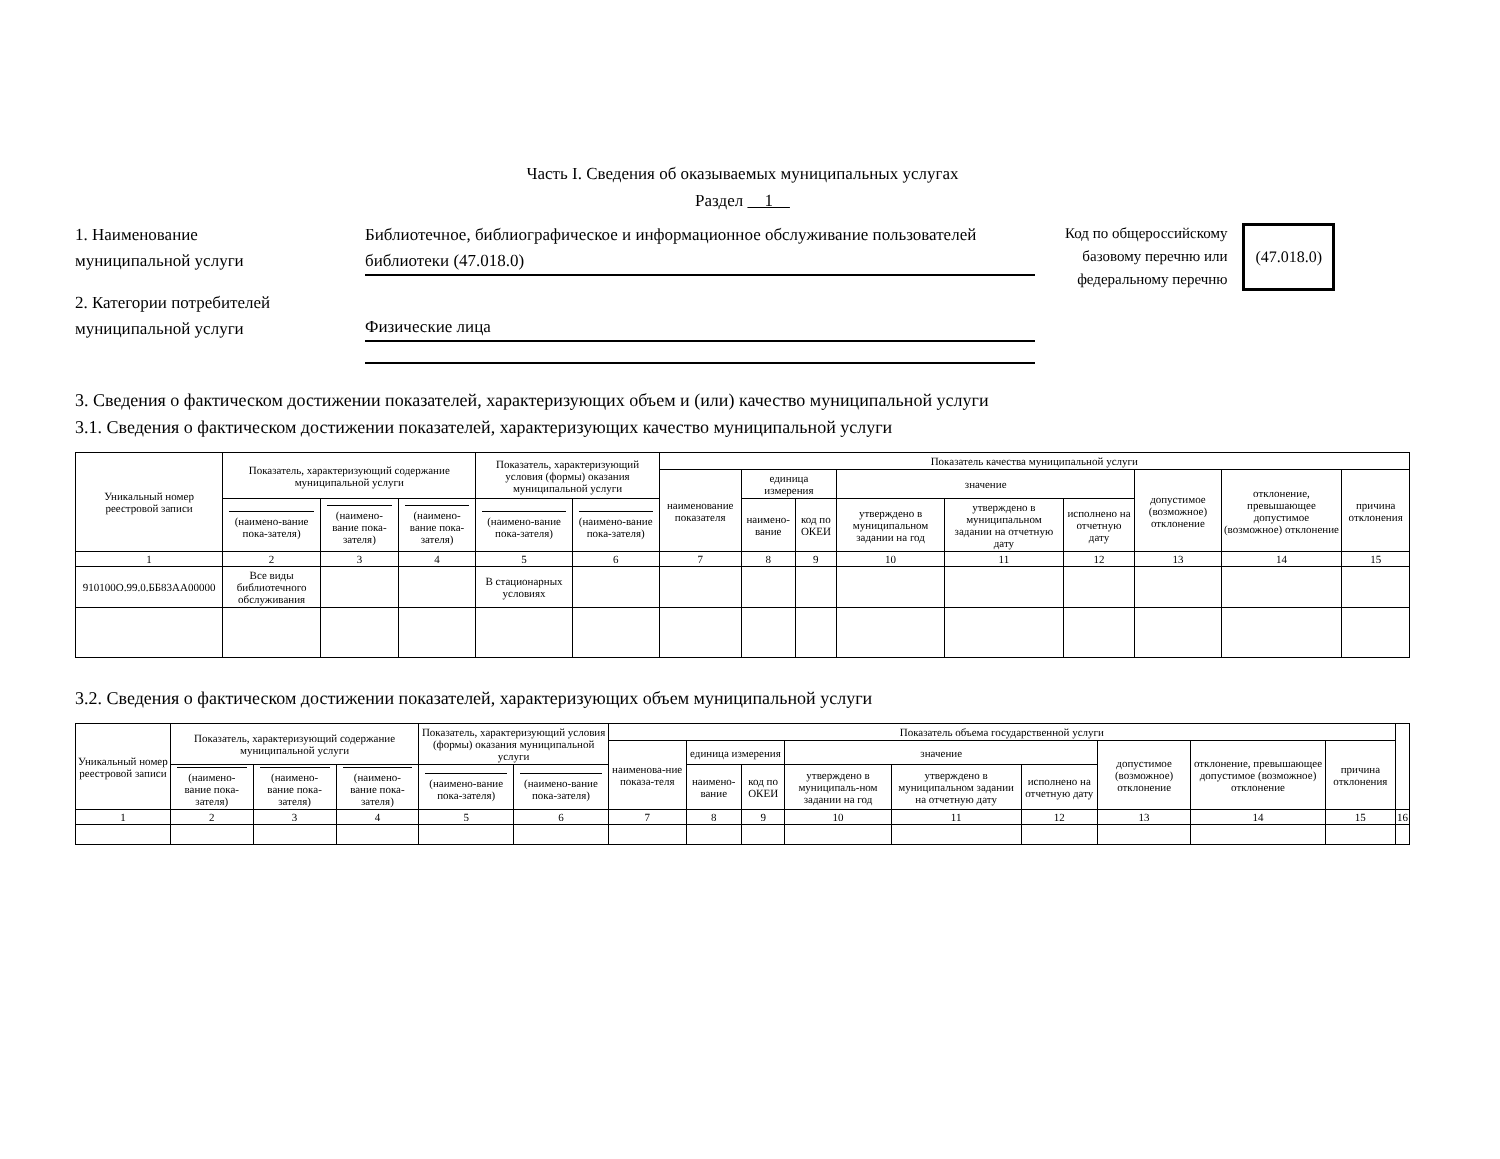Часть I. Сведения об оказываемых муниципальных услугах
Раздел 1
1. Наименование
муниципальной услуги
Библиотечное, библиографическое и информационное обслуживание пользователей библиотеки (47.018.0)
2. Категории потребителей
муниципальной услуги
Физические лица
Код по общероссийскому
базовому перечню или
федеральному перечню
(47.018.0)
3. Сведения о фактическом достижении показателей, характеризующих объем и (или) качество муниципальной услуги
3.1. Сведения о фактическом достижении показателей, характеризующих качество муниципальной услуги
| Уникальный номер реестровой записи | Показатель, характеризующий содержание муниципальной услуги | | | Показатель, характеризующий условия (формы) оказания муниципальной услуги | | Показатель качества муниципальной услуги | | | | | | | | |
| --- | --- | --- | --- | --- | --- | --- | --- | --- | --- | --- | --- | --- | --- | --- |
| | | | | | | наименование показателя | единица измерения | | значение | | | допустимое (возможное) отклонение | отклонение, превышающее допустимое (возможное) отклонение | причина отклонения |
| | (наимено-вание пока-зателя) | (наимено-вание пока-зателя) | (наимено-вание пока-зателя) | (наимено-вание пока-зателя) | (наимено-вание пока-зателя) | | наимено-вание | код по ОКЕИ | утверждено в муниципальном задании на год | утверждено в муниципальном задании на отчетную дату | исполнено на отчетную дату | | | |
| 1 | 2 | 3 | 4 | 5 | 6 | 7 | 8 | 9 | 10 | 11 | 12 | 13 | 14 | 15 |
| 910100О.99.0.ББ83АА00000 | Все виды библиотечного обслуживания | | | В стационарных условиях | | | | | | | | | | |
3.2. Сведения о фактическом достижении показателей, характеризующих объем муниципальной услуги
| Уникальный номер реестровой записи | Показатель, характеризующий содержание муниципальной услуги | | | Показатель, характеризующий условия (формы) оказания муниципальной услуги | | Показатель объема государственной услуги | | | | | | | | | |
| --- | --- | --- | --- | --- | --- | --- | --- | --- | --- | --- | --- | --- | --- | --- | --- |
| | | | | | | наименова-ние показа-теля | единица измерения | | значение | | | допустимое (возможное) отклонение | отклонение, превышающее допустимое (возможное) отклонение | причина отклонения | |
| | (наимено-вание пока-зателя) | (наимено-вание пока-зателя) | (наимено-вание пока-зателя) | (наимено-вание пока-зателя) | (наимено-вание пока-зателя) | | наимено-вание | код по ОКЕИ | утверждено в муниципаль-ном задании на год | утверждено в муниципальном задании на отчетную дату | исполнено на отчетную дату | | | | |
| 1 | 2 | 3 | 4 | 5 | 6 | 7 | 8 | 9 | 10 | 11 | 12 | 13 | 14 | 15 | 16 |